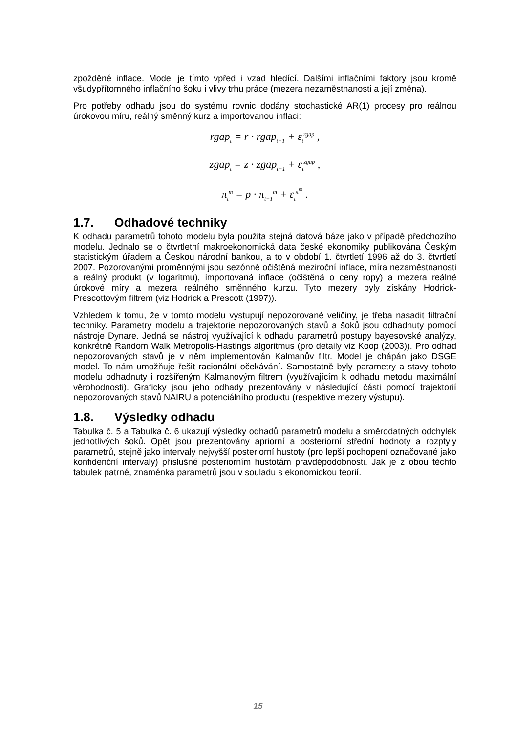zpožděné inflace. Model je tímto vpřed i vzad hledící. Dalšími inflačními faktory jsou kromě všudypřítomného inflačního šoku i vlivy trhu práce (mezera nezaměstnanosti a její změna).
Pro potřeby odhadu jsou do systému rovnic dodány stochastické AR(1) procesy pro reálnou úrokovou míru, reálný směnný kurz a importovanou inflaci:
rgap<sub>t</sub> = r · rgap<sub>t−1</sub> + ε<sub>t</sub><sup>rgap</sup> ,
zgap<sub>t</sub> = z · zgap<sub>t−1</sub> + ε<sub>t</sub><sup>zgap</sup> ,
π<sub>t</sub><sup>m</sup> = p · π<sub>t−1</sub><sup>m</sup> + ε<sub>t</sub><sup>π<sup>m</sup></sup> .
1.7. Odhadové techniky
K odhadu parametrů tohoto modelu byla použita stejná datová báze jako v případě předchozího modelu. Jednalo se o čtvrtletní makroekonomická data české ekonomiky publikována Českým statistickým úřadem a Českou národní bankou, a to v období 1. čtvrtletí 1996 až do 3. čtvrtletí 2007. Pozorovanými proměnnými jsou sezónně očištěná meziroční inflace, míra nezaměstnanosti a reálný produkt (v logaritmu), importovaná inflace (očištěná o ceny ropy) a mezera reálné úrokové míry a mezera reálného směnného kurzu. Tyto mezery byly získány Hodrick-Prescottovým filtrem (viz Hodrick a Prescott (1997)).
Vzhledem k tomu, že v tomto modelu vystupují nepozorované veličiny, je třeba nasadit filtrační techniky. Parametry modelu a trajektorie nepozorovaných stavů a šoků jsou odhadnuty pomocí nástroje Dynare. Jedná se nástroj využívající k odhadu parametrů postupy bayesovské analýzy, konkrétně Random Walk Metropolis-Hastings algoritmus (pro detaily viz Koop (2003)). Pro odhad nepozorovaných stavů je v něm implementován Kalmanův filtr. Model je chápán jako DSGE model. To nám umožňuje řešit racionální očekávání. Samostatně byly parametry a stavy tohoto modelu odhadnuty i rozšířeným Kalmanovým filtrem (využívajícím k odhadu metodu maximální věrohodnosti). Graficky jsou jeho odhady prezentovány v následující části pomocí trajektorií nepozorovaných stavů NAIRU a potenciálního produktu (respektive mezery výstupu).
1.8. Výsledky odhadu
Tabulka č. 5 a Tabulka č. 6 ukazují výsledky odhadů parametrů modelu a směrodatných odchylek jednotlivých šoků. Opět jsou prezentovány apriorní a posteriorní střední hodnoty a rozptyly parametrů, stejně jako intervaly nejvyšší posteriorní hustoty (pro lepší pochopení označované jako konfidenční intervaly) příslušné posteriorním hustotám pravděpodobnosti. Jak je z obou těchto tabulek patrné, znaménka parametrů jsou v souladu s ekonomickou teorií.
15